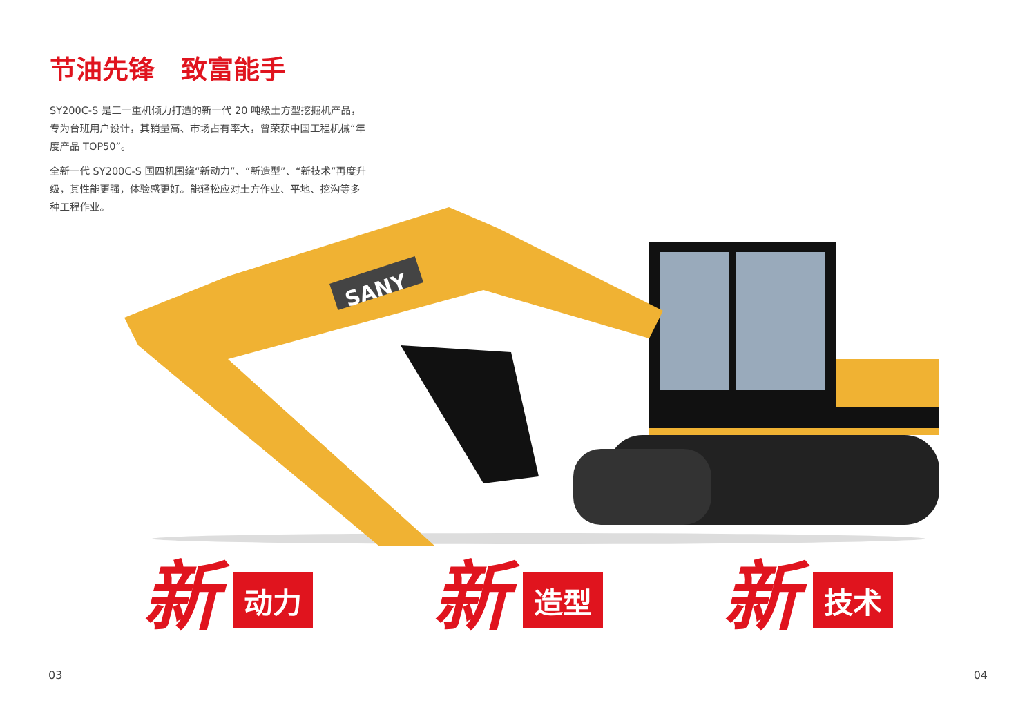节油先锋　致富能手
SY200C-S 是三一重机倾力打造的新一代 20 吨级土方型挖掘机产品，专为台班用户设计，其销量高、市场占有率大，曾荣获中国工程机械“年度产品 TOP50”。
全新一代 SY200C-S 国四机围绕“新动力”、“新造型”、“新技术”再度升级，其性能更强，体验感更好。能轻松应对土方作业、平地、挖沟等多种工程作业。
SANY
新动力
新造型
新技术
03 04